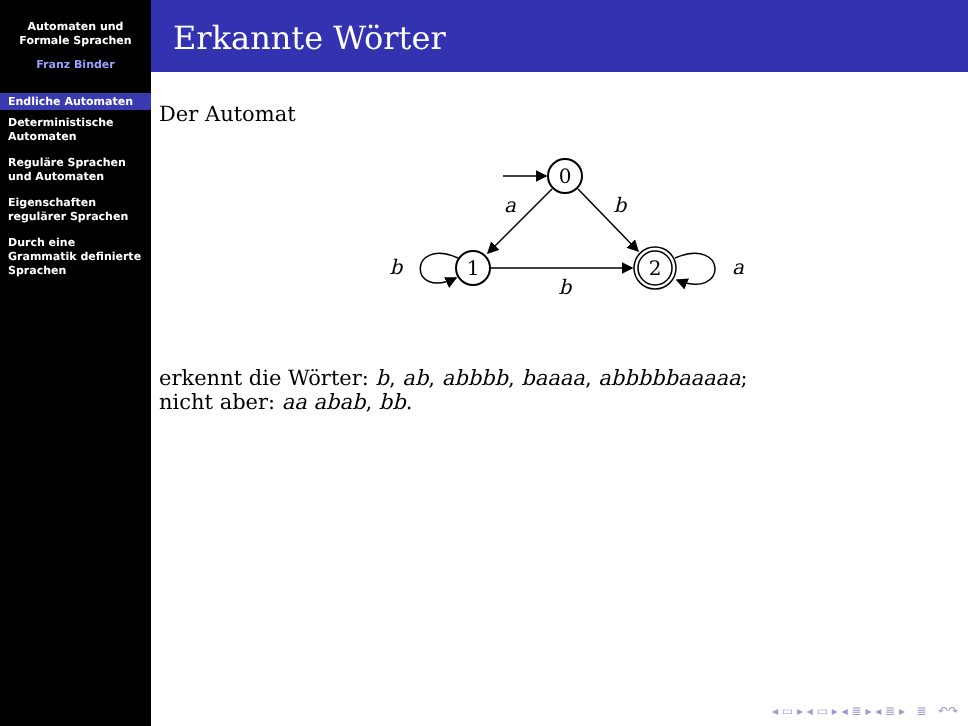Automaten und
Formale Sprachen
Franz Binder
Endliche Automaten
Deterministische
Automaten
Reguläre Sprachen
und Automaten
Eigenschaften
regulärer Sprachen
Durch eine
Grammatik definierte
Sprachen
Erkannte Wörter
Der Automat
0
1
2
a
b
b
a
b
erkennt die Wörter: b, ab, abbbb, baaaa, abbbbbaaaaa;
nicht aber: aa abab, bb.
◂ ▭ ▸ ◂ ▭ ▸ ◂ ≣ ▸ ◂ ≣ ▸ ≣ ↶↷